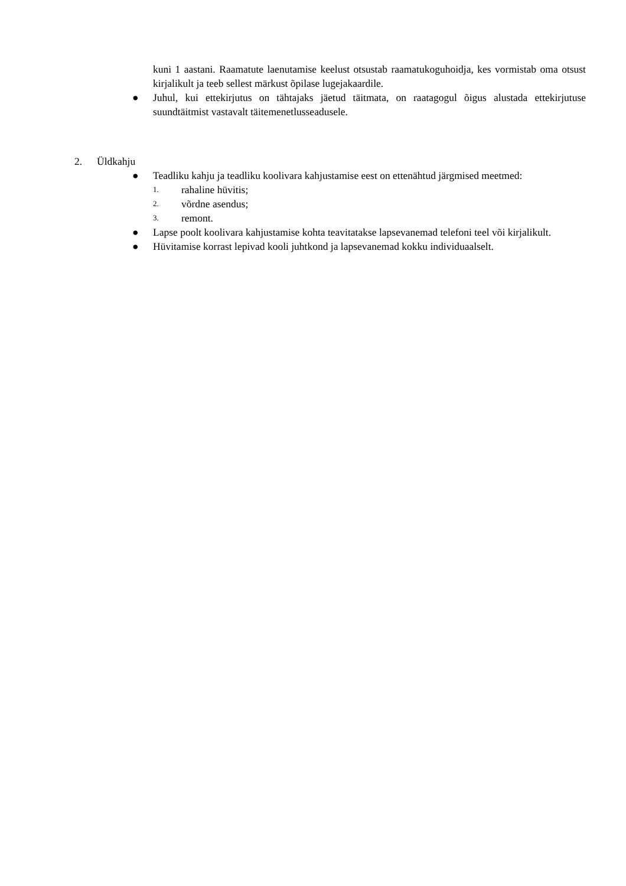kuni 1 aastani. Raamatute laenutamise keelust otsustab raamatukoguhoidja, kes vormistab oma otsust kirjalikult ja teeb sellest märkust õpilase lugejakaardile.
● Juhul, kui ettekirjutus on tähtajaks jäetud täitmata, on raatagogul õigus alustada ettekirjutuse suundtäitmist vastavalt täitemenetlusseadusele.
2. Üldkahju
● Teadliku kahju ja teadliku koolivara kahjustamise eest on ettenähtud järgmised meetmed:
1. rahaline hüvitis;
2. võrdne asendus;
3. remont.
● Lapse poolt koolivara kahjustamise kohta teavitatakse lapsevanemad telefoni teel või kirjalikult.
● Hüvitamise korrast lepivad kooli juhtkond ja lapsevanemad kokku individuaalselt.